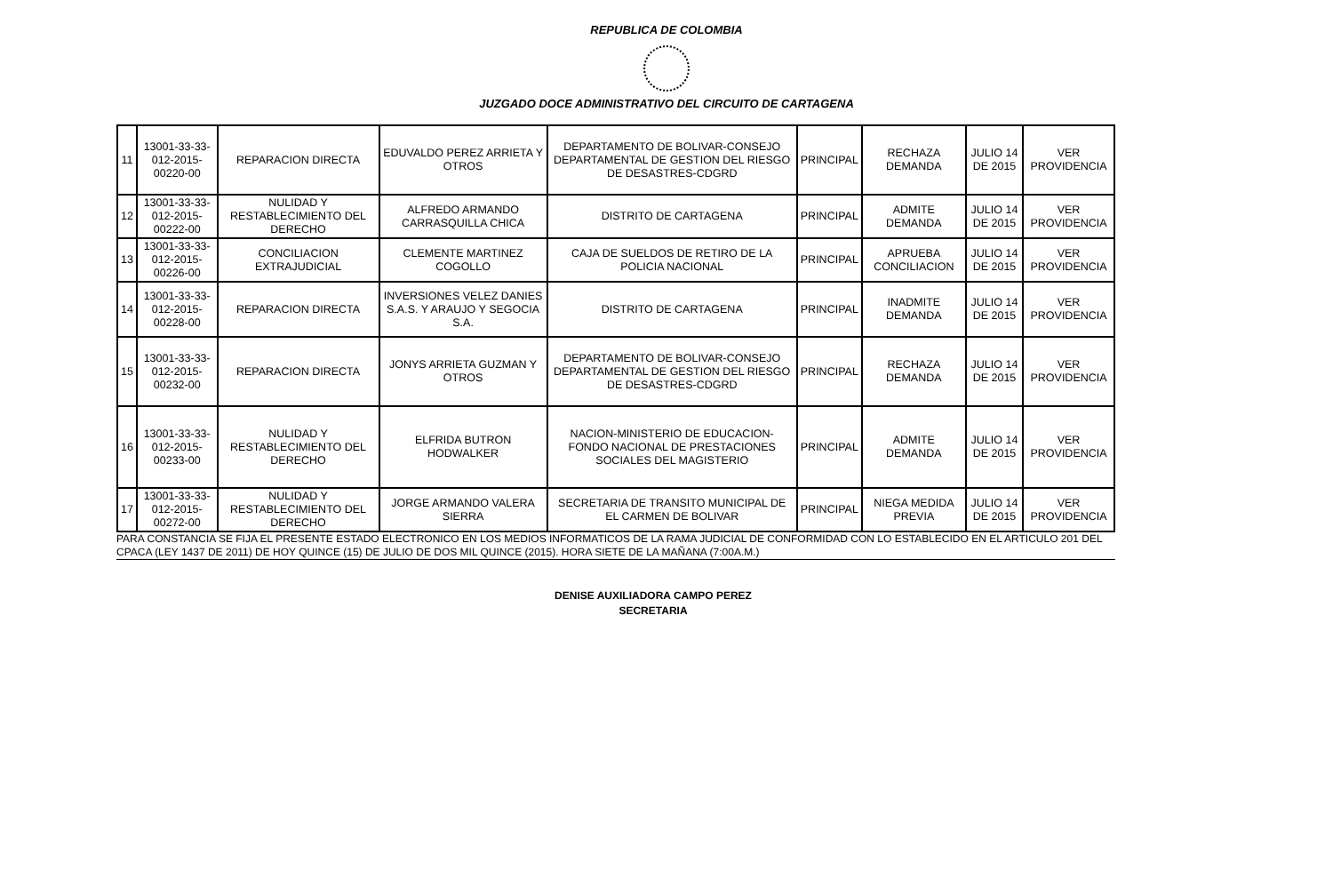REPUBLICA DE COLOMBIA
JUZGADO DOCE ADMINISTRATIVO DEL CIRCUITO DE CARTAGENA
| 11 | 13001-33-33-012-2015-00220-00 | REPARACION DIRECTA | EDUVALDO PEREZ ARRIETA Y OTROS | DEPARTAMENTO DE BOLIVAR-CONSEJO DEPARTAMENTAL DE GESTION DEL RIESGO DE DESASTRES-CDGRD | PRINCIPAL | RECHAZA DEMANDA | JULIO 14 DE 2015 | VER PROVIDENCIA |
| 12 | 13001-33-33-012-2015-00222-00 | NULIDAD Y RESTABLECIMIENTO DEL DERECHO | ALFREDO ARMANDO CARRASQUILLA CHICA | DISTRITO DE CARTAGENA | PRINCIPAL | ADMITE DEMANDA | JULIO 14 DE 2015 | VER PROVIDENCIA |
| 13 | 13001-33-33-012-2015-00226-00 | CONCILIACION EXTRAJUDICIAL | CLEMENTE MARTINEZ COGOLLO | CAJA DE SUELDOS DE RETIRO DE LA POLICIA NACIONAL | PRINCIPAL | APRUEBA CONCILIACION | JULIO 14 DE 2015 | VER PROVIDENCIA |
| 14 | 13001-33-33-012-2015-00228-00 | REPARACION DIRECTA | INVERSIONES VELEZ DANIES S.A.S. Y ARAUJO Y SEGOCIA S.A. | DISTRITO DE CARTAGENA | PRINCIPAL | INADMITE DEMANDA | JULIO 14 DE 2015 | VER PROVIDENCIA |
| 15 | 13001-33-33-012-2015-00232-00 | REPARACION DIRECTA | JONYS ARRIETA GUZMAN Y OTROS | DEPARTAMENTO DE BOLIVAR-CONSEJO DEPARTAMENTAL DE GESTION DEL RIESGO DE DESASTRES-CDGRD | PRINCIPAL | RECHAZA DEMANDA | JULIO 14 DE 2015 | VER PROVIDENCIA |
| 16 | 13001-33-33-012-2015-00233-00 | NULIDAD Y RESTABLECIMIENTO DEL DERECHO | ELFRIDA BUTRON HODWALKER | NACION-MINISTERIO DE EDUCACION-FONDO NACIONAL DE PRESTACIONES SOCIALES DEL MAGISTERIO | PRINCIPAL | ADMITE DEMANDA | JULIO 14 DE 2015 | VER PROVIDENCIA |
| 17 | 13001-33-33-012-2015-00272-00 | NULIDAD Y RESTABLECIMIENTO DEL DERECHO | JORGE ARMANDO VALERA SIERRA | SECRETARIA DE TRANSITO MUNICIPAL DE EL CARMEN DE BOLIVAR | PRINCIPAL | NIEGA MEDIDA PREVIA | JULIO 14 DE 2015 | VER PROVIDENCIA |
PARA CONSTANCIA SE FIJA EL PRESENTE ESTADO ELECTRONICO EN LOS MEDIOS INFORMATICOS DE LA RAMA JUDICIAL DE CONFORMIDAD CON LO ESTABLECIDO EN EL ARTICULO 201 DEL CPACA (LEY 1437 DE 2011) DE HOY QUINCE (15) DE JULIO DE DOS MIL QUINCE (2015). HORA SIETE DE LA MAÑANA (7:00A.M.)
DENISE AUXILIADORA CAMPO PEREZ
SECRETARIA